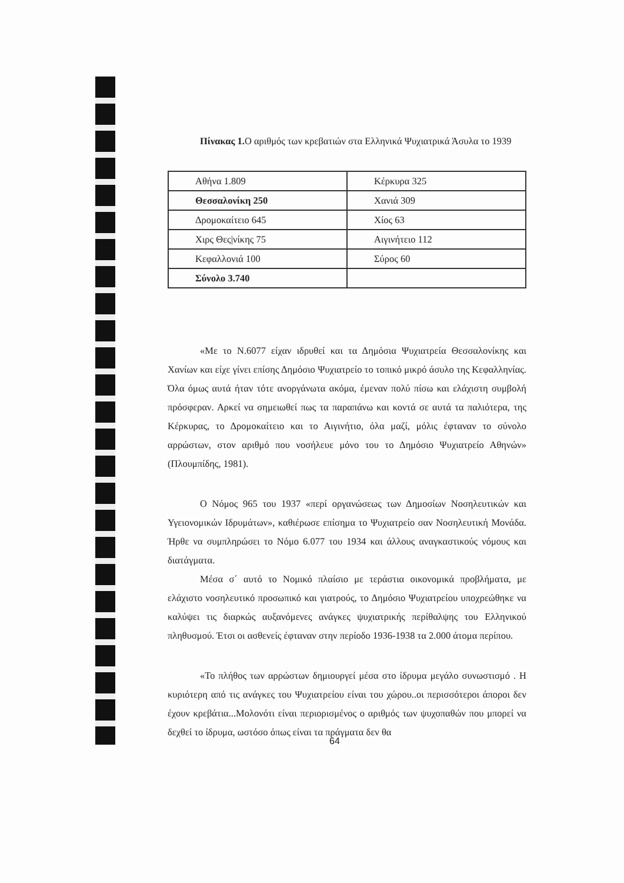Πίνακας 1. Ο αριθμός των κρεβατιών στα Ελληνικά Ψυχιατρικά Άσυλα το 1939
| Αθήνα 1.809 | Κέρκυρα 325 |
| Θεσσαλονίκη 250 | Χανιά 309 |
| Δρομοκαίτειο 645 | Χίος 63 |
| Χιρς Θες/νίκης 75 | Αιγινήτειο 112 |
| Κεφαλλονιά 100 | Σύρος 60 |
| Σύνολο 3.740 | |
«Με το Ν.6077 είχαν ιδρυθεί και τα Δημόσια Ψυχιατρεία Θεσσαλονίκης και Χανίων και είχε γίνει επίσης Δημόσιο Ψυχιατρείο το τοπικό μικρό άσυλο της Κεφαλληνίας. Όλα όμως αυτά ήταν τότε ανοργάνωτα ακόμα, έμεναν πολύ πίσω και ελάχιστη συμβολή πρόσφεραν. Αρκεί να σημειωθεί πως τα παραπάνω και κοντά σε αυτά τα παλιότερα, της Κέρκυρας, το Δρομοκαίτειο και το Αιγινήτιο, όλα μαζί, μόλις έφταναν το σύνολο αρρώστων, στον αριθμό που νοσήλευε μόνο του το Δημόσιο Ψυχιατρείο Αθηνών» (Πλουμπίδης, 1981).
Ο Νόμος 965 του 1937 «περί οργανώσεως των Δημοσίων Νοσηλευτικών και Υγειονομικών Ιδρυμάτων», καθιέρωσε επίσημα το Ψυχιατρείο σαν Νοσηλευτική Μονάδα. Ήρθε να συμπληρώσει το Νόμο 6.077 του 1934 και άλλους αναγκαστικούς νόμους και διατάγματα.
Μέσα σ΄ αυτό το Νομικό πλαίσιο με τεράστια οικονομικά προβλήματα, με ελάχιστο νοσηλευτικό προσωπικό και γιατρούς, το Δημόσιο Ψυχιατρείου υποχρεώθηκε να καλύψει τις διαρκώς αυξανόμενες ανάγκες ψυχιατρικής περίθαλψης του Ελληνικού πληθυσμού. Έτσι οι ασθενείς έφταναν στην περίοδο 1936-1938 τα 2.000 άτομα περίπου.
«Το πλήθος των αρρώστων δημιουργεί μέσα στο ίδρυμα μεγάλο συνωστισμό . Η κυριότερη από τις ανάγκες του Ψυχιατρείου είναι του χώρου..οι περισσότεροι άποροι δεν έχουν κρεβάτια...Μολονότι είναι περιορισμένος ο αριθμός των ψυχοπαθών που μπορεί να δεχθεί το ίδρυμα, ωστόσο όπως είναι τα πράγματα δεν θα
64